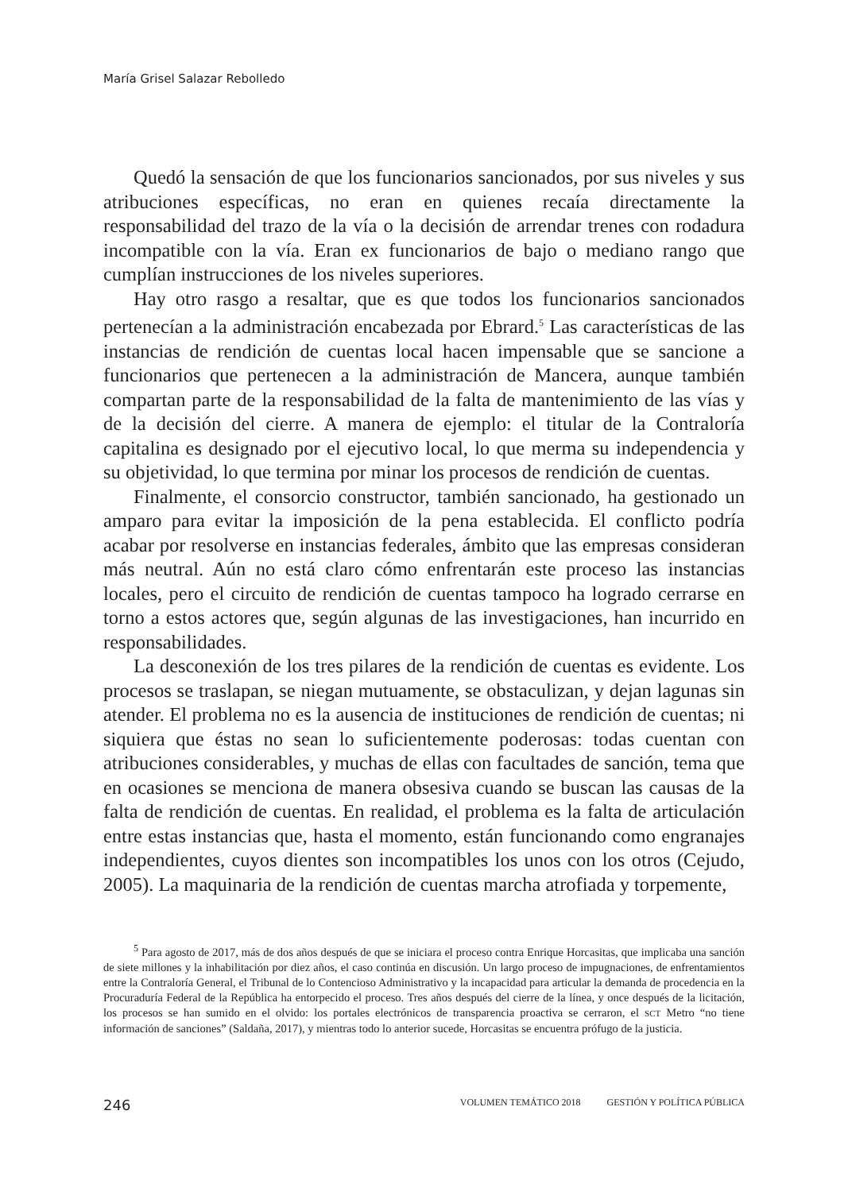María Grisel Salazar Rebolledo
Quedó la sensación de que los funcionarios sancionados, por sus niveles y sus atribuciones específicas, no eran en quienes recaía directamente la responsabilidad del trazo de la vía o la decisión de arrendar trenes con rodadura incompatible con la vía. Eran ex funcionarios de bajo o mediano rango que cumplían instrucciones de los niveles superiores.
Hay otro rasgo a resaltar, que es que todos los funcionarios sancionados pertenecían a la administración encabezada por Ebrard.<sup>5</sup> Las características de las instancias de rendición de cuentas local hacen impensable que se sancione a funcionarios que pertenecen a la administración de Mancera, aunque también compartan parte de la responsabilidad de la falta de mantenimiento de las vías y de la decisión del cierre. A manera de ejemplo: el titular de la Contraloría capitalina es designado por el ejecutivo local, lo que merma su independencia y su objetividad, lo que termina por minar los procesos de rendición de cuentas.
Finalmente, el consorcio constructor, también sancionado, ha gestionado un amparo para evitar la imposición de la pena establecida. El conflicto podría acabar por resolverse en instancias federales, ámbito que las empresas consideran más neutral. Aún no está claro cómo enfrentarán este proceso las instancias locales, pero el circuito de rendición de cuentas tampoco ha logrado cerrarse en torno a estos actores que, según algunas de las investigaciones, han incurrido en responsabilidades.
La desconexión de los tres pilares de la rendición de cuentas es evidente. Los procesos se traslapan, se niegan mutuamente, se obstaculizan, y dejan lagunas sin atender. El problema no es la ausencia de instituciones de rendición de cuentas; ni siquiera que éstas no sean lo suficientemente poderosas: todas cuentan con atribuciones considerables, y muchas de ellas con facultades de sanción, tema que en ocasiones se menciona de manera obsesiva cuando se buscan las causas de la falta de rendición de cuentas. En realidad, el problema es la falta de articulación entre estas instancias que, hasta el momento, están funcionando como engranajes independientes, cuyos dientes son incompatibles los unos con los otros (Cejudo, 2005). La maquinaria de la rendición de cuentas marcha atrofiada y torpemente,
<sup>5</sup> Para agosto de 2017, más de dos años después de que se iniciara el proceso contra Enrique Horcasitas, que implicaba una sanción de siete millones y la inhabilitación por diez años, el caso continúa en discusión. Un largo proceso de impugnaciones, de enfrentamientos entre la Contraloría General, el Tribunal de lo Contencioso Administrativo y la incapacidad para articular la demanda de procedencia en la Procuraduría Federal de la República ha entorpecido el proceso. Tres años después del cierre de la línea, y once después de la licitación, los procesos se han sumido en el olvido: los portales electrónicos de transparencia proactiva se cerraron, el SCT Metro “no tiene información de sanciones” (Saldaña, 2017), y mientras todo lo anterior sucede, Horcasitas se encuentra prófugo de la justicia.
246 VOLUMEN TEMÁTICO 2018 GESTIÓN Y POLÍTICA PÚBLICA